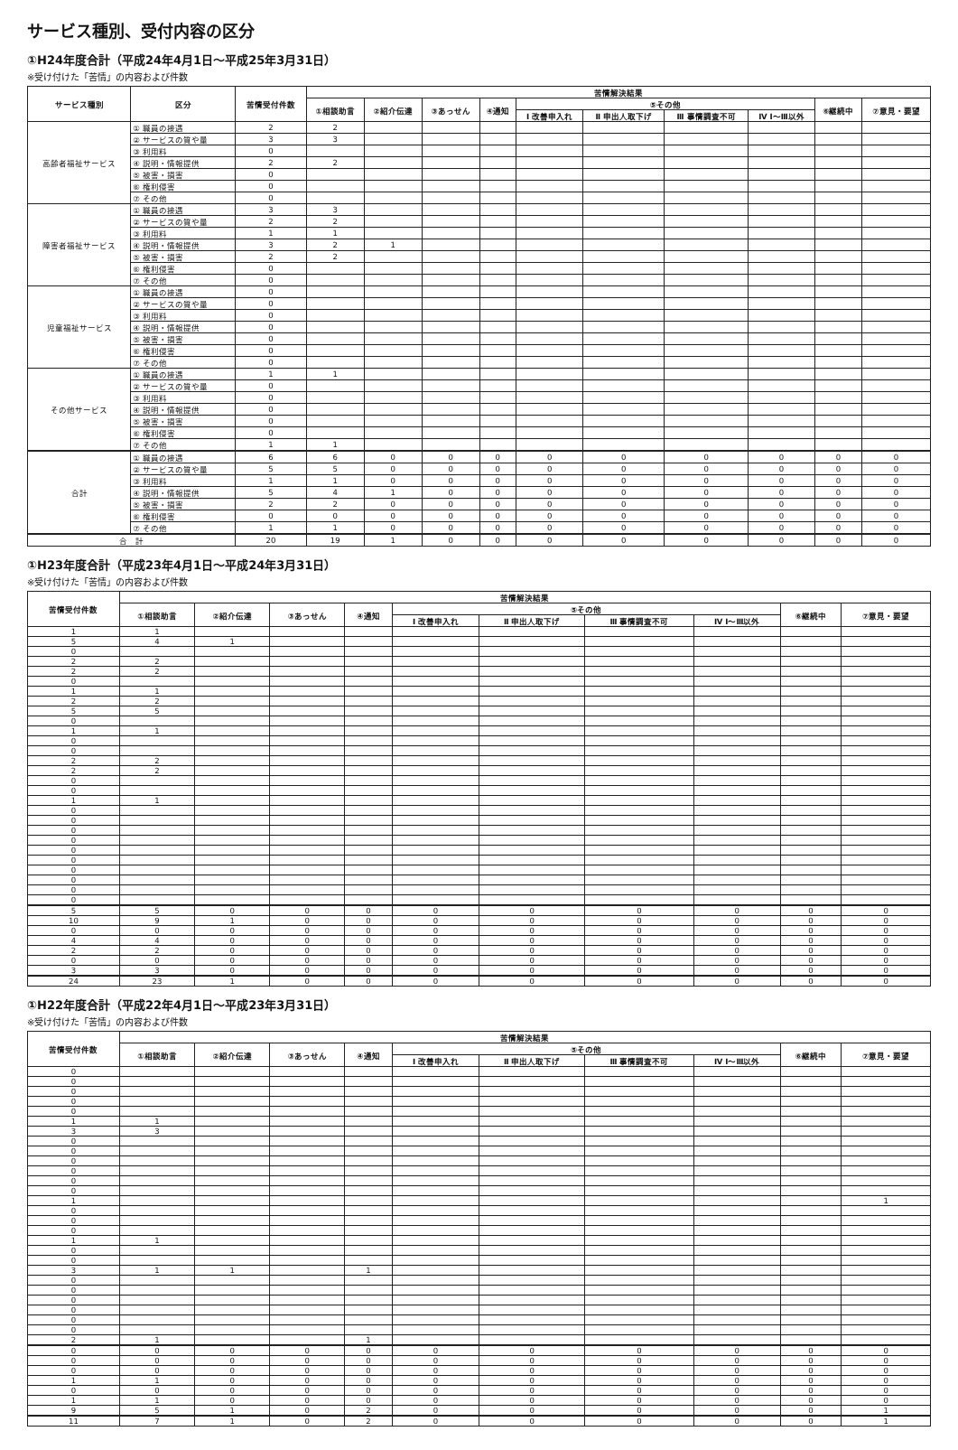サービス種別、受付内容の区分
①H24年度合計（平成24年4月1日～平成25年3月31日）
※受け付けた「苦情」の内容および件数
| サービス種別 | 区分 | 苦情受付件数 | 苦情解決結果 | | | | | | | | | |
| --- | --- | --- | --- | --- | --- | --- | --- | --- | --- | --- | --- | --- |
| | | | ①相談助言 | ②紹介伝達 | ③あっせん | ④通知 | ⑤その他 | | | | ⑥継続中 | ⑦意見・要望 |
| | | | | | | | Ⅰ 改善申入れ | Ⅱ 申出人取下げ | Ⅲ 事情調査不可 | Ⅳ Ⅰ～Ⅲ以外 | | |
| 高齢者福祉サービス | ① 職員の接遇 | 2 | 2 | | | | | | | | | |
| | ② サービスの質や量 | 3 | 3 | | | | | | | | | |
| | ③ 利用料 | 0 | | | | | | | | | | |
| | ④ 説明・情報提供 | 2 | 2 | | | | | | | | | |
| | ⑤ 被害・損害 | 0 | | | | | | | | | | |
| | ⑥ 権利侵害 | 0 | | | | | | | | | | |
| | ⑦ その他 | 0 | | | | | | | | | | |
| 障害者福祉サービス | ① 職員の接遇 | 3 | 3 | | | | | | | | | |
| | ② サービスの質や量 | 2 | 2 | | | | | | | | | |
| | ③ 利用料 | 1 | 1 | | | | | | | | | |
| | ④ 説明・情報提供 | 3 | 2 | 1 | | | | | | | | |
| | ⑤ 被害・損害 | 2 | 2 | | | | | | | | | |
| | ⑥ 権利侵害 | 0 | | | | | | | | | | |
| | ⑦ その他 | 0 | | | | | | | | | | |
| 児童福祉サービス | ① 職員の接遇 | 0 | | | | | | | | | | |
| | ② サービスの質や量 | 0 | | | | | | | | | | |
| | ③ 利用料 | 0 | | | | | | | | | | |
| | ④ 説明・情報提供 | 0 | | | | | | | | | | |
| | ⑤ 被害・損害 | 0 | | | | | | | | | | |
| | ⑥ 権利侵害 | 0 | | | | | | | | | | |
| | ⑦ その他 | 0 | | | | | | | | | | |
| その他サービス | ① 職員の接遇 | 1 | 1 | | | | | | | | | |
| | ② サービスの質や量 | 0 | | | | | | | | | | |
| | ③ 利用料 | 0 | | | | | | | | | | |
| | ④ 説明・情報提供 | 0 | | | | | | | | | | |
| | ⑤ 被害・損害 | 0 | | | | | | | | | | |
| | ⑥ 権利侵害 | 0 | | | | | | | | | | |
| | ⑦ その他 | 1 | 1 | | | | | | | | | |
| 合計 | ① 職員の接遇 | 6 | 6 | 0 | 0 | 0 | 0 | 0 | 0 | 0 | 0 | 0 |
| | ② サービスの質や量 | 5 | 5 | 0 | 0 | 0 | 0 | 0 | 0 | 0 | 0 | 0 |
| | ③ 利用料 | 1 | 1 | 0 | 0 | 0 | 0 | 0 | 0 | 0 | 0 | 0 |
| | ④ 説明・情報提供 | 5 | 4 | 1 | 0 | 0 | 0 | 0 | 0 | 0 | 0 | 0 |
| | ⑤ 被害・損害 | 2 | 2 | 0 | 0 | 0 | 0 | 0 | 0 | 0 | 0 | 0 |
| | ⑥ 権利侵害 | 0 | 0 | 0 | 0 | 0 | 0 | 0 | 0 | 0 | 0 | 0 |
| | ⑦ その他 | 1 | 1 | 0 | 0 | 0 | 0 | 0 | 0 | 0 | 0 | 0 |
| 合 計 | | 20 | 19 | 1 | 0 | 0 | 0 | 0 | 0 | 0 | 0 | 0 |
①H23年度合計（平成23年4月1日～平成24年3月31日）
※受け付けた「苦情」の内容および件数
| 苦情受付件数 | 苦情解決結果 | | | | | | | | | |
| --- | --- | --- | --- | --- | --- | --- | --- | --- | --- | --- |
| | ①相談助言 | ②紹介伝達 | ③あっせん | ④通知 | ⑤その他 | | | | ⑥継続中 | ⑦意見・要望 |
| | | | | | Ⅰ 改善申入れ | Ⅱ 申出人取下げ | Ⅲ 事情調査不可 | Ⅳ Ⅰ～Ⅲ以外 | | |
| 1 | 1 | | | | | | | | | |
| 5 | 4 | 1 | | | | | | | | |
| 0 | | | | | | | | | | |
| 2 | 2 | | | | | | | | | |
| 2 | 2 | | | | | | | | | |
| 0 | | | | | | | | | | |
| 1 | 1 | | | | | | | | | |
| 2 | 2 | | | | | | | | | |
| 5 | 5 | | | | | | | | | |
| 0 | | | | | | | | | | |
| 1 | 1 | | | | | | | | | |
| 0 | | | | | | | | | | |
| 0 | | | | | | | | | | |
| 2 | 2 | | | | | | | | | |
| 2 | 2 | | | | | | | | | |
| 0 | | | | | | | | | | |
| 0 | | | | | | | | | | |
| 1 | 1 | | | | | | | | | |
| 0 | | | | | | | | | | |
| 0 | | | | | | | | | | |
| 0 | | | | | | | | | | |
| 0 | | | | | | | | | | |
| 0 | | | | | | | | | | |
| 0 | | | | | | | | | | |
| 0 | | | | | | | | | | |
| 0 | | | | | | | | | | |
| 0 | | | | | | | | | | |
| 0 | | | | | | | | | | |
| 5 | 5 | 0 | 0 | 0 | 0 | 0 | 0 | 0 | 0 | 0 |
| 10 | 9 | 1 | 0 | 0 | 0 | 0 | 0 | 0 | 0 | 0 |
| 0 | 0 | 0 | 0 | 0 | 0 | 0 | 0 | 0 | 0 | 0 |
| 4 | 4 | 0 | 0 | 0 | 0 | 0 | 0 | 0 | 0 | 0 |
| 2 | 2 | 0 | 0 | 0 | 0 | 0 | 0 | 0 | 0 | 0 |
| 0 | 0 | 0 | 0 | 0 | 0 | 0 | 0 | 0 | 0 | 0 |
| 3 | 3 | 0 | 0 | 0 | 0 | 0 | 0 | 0 | 0 | 0 |
| 24 | 23 | 1 | 0 | 0 | 0 | 0 | 0 | 0 | 0 | 0 |
①H22年度合計（平成22年4月1日～平成23年3月31日）
※受け付けた「苦情」の内容および件数
| 苦情受付件数 | 苦情解決結果 | | | | | | | | | |
| --- | --- | --- | --- | --- | --- | --- | --- | --- | --- | --- |
| | ①相談助言 | ②紹介伝達 | ③あっせん | ④通知 | ⑤その他 | | | | ⑥継続中 | ⑦意見・要望 |
| | | | | | Ⅰ 改善申入れ | Ⅱ 申出人取下げ | Ⅲ 事情調査不可 | Ⅳ Ⅰ～Ⅲ以外 | | |
| 0 | | | | | | | | | | |
| 0 | | | | | | | | | | |
| 0 | | | | | | | | | | |
| 0 | | | | | | | | | | |
| 0 | | | | | | | | | | |
| 1 | 1 | | | | | | | | | |
| 3 | 3 | | | | | | | | | |
| 0 | | | | | | | | | | |
| 0 | | | | | | | | | | |
| 0 | | | | | | | | | | |
| 0 | | | | | | | | | | |
| 0 | | | | | | | | | | |
| 0 | | | | | | | | | | |
| 1 | | | | | | | | | | 1 |
| 0 | | | | | | | | | | |
| 0 | | | | | | | | | | |
| 0 | | | | | | | | | | |
| 1 | 1 | | | | | | | | | |
| 0 | | | | | | | | | | |
| 0 | | | | | | | | | | |
| 3 | 1 | 1 | | 1 | | | | | | |
| 0 | | | | | | | | | | |
| 0 | | | | | | | | | | |
| 0 | | | | | | | | | | |
| 0 | | | | | | | | | | |
| 0 | | | | | | | | | | |
| 0 | | | | | | | | | | |
| 2 | 1 | | | 1 | | | | | | |
| 0 | 0 | 0 | 0 | 0 | 0 | 0 | 0 | 0 | 0 | 0 |
| 0 | 0 | 0 | 0 | 0 | 0 | 0 | 0 | 0 | 0 | 0 |
| 0 | 0 | 0 | 0 | 0 | 0 | 0 | 0 | 0 | 0 | 0 |
| 1 | 1 | 0 | 0 | 0 | 0 | 0 | 0 | 0 | 0 | 0 |
| 0 | 0 | 0 | 0 | 0 | 0 | 0 | 0 | 0 | 0 | 0 |
| 1 | 1 | 0 | 0 | 0 | 0 | 0 | 0 | 0 | 0 | 0 |
| 9 | 5 | 1 | 0 | 2 | 0 | 0 | 0 | 0 | 0 | 1 |
| 11 | 7 | 1 | 0 | 2 | 0 | 0 | 0 | 0 | 0 | 1 |